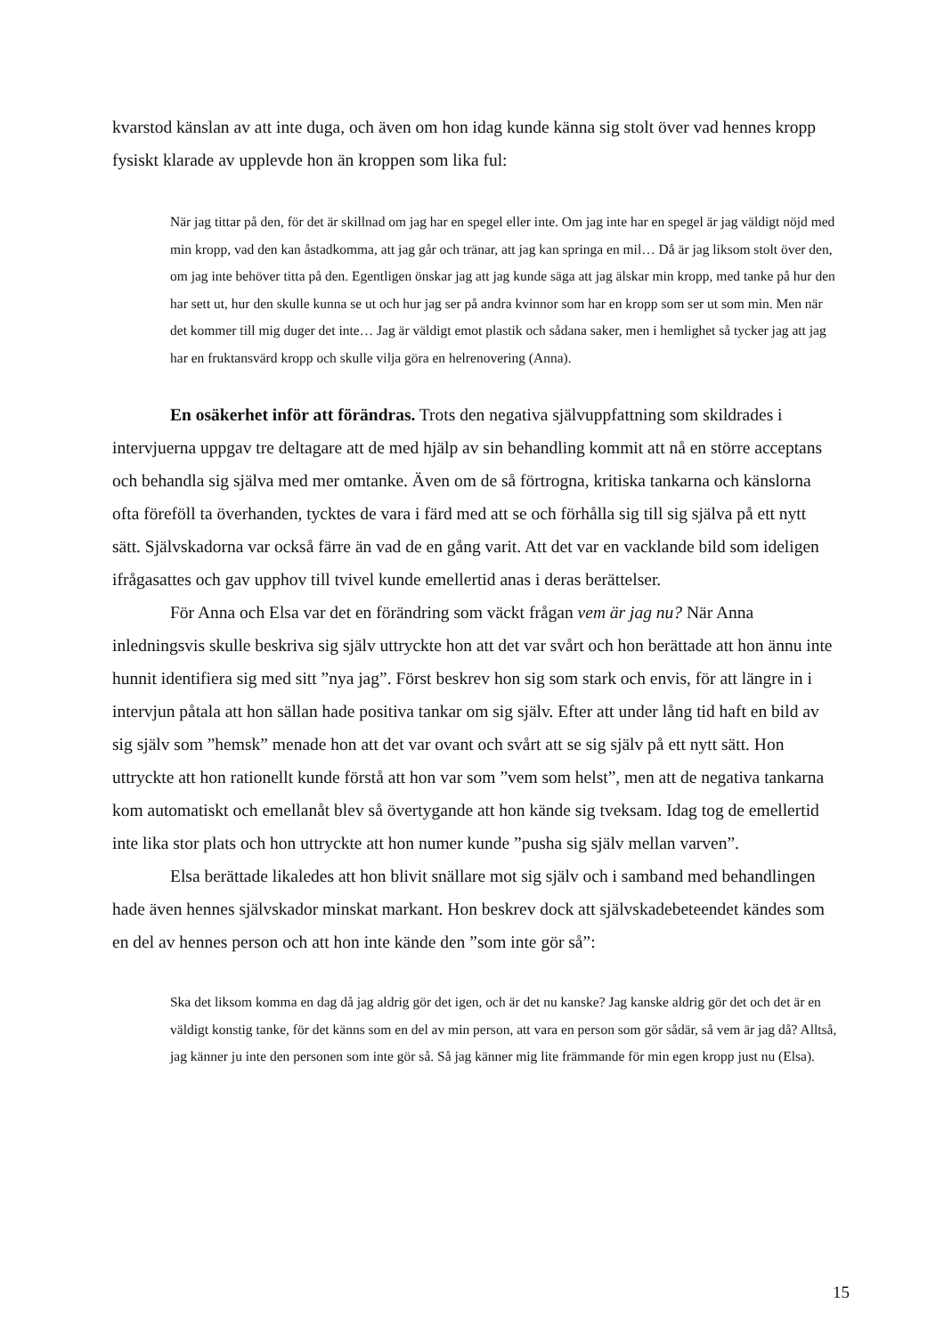kvarstod känslan av att inte duga, och även om hon idag kunde känna sig stolt över vad hennes kropp fysiskt klarade av upplevde hon än kroppen som lika ful:
När jag tittar på den, för det är skillnad om jag har en spegel eller inte. Om jag inte har en spegel är jag väldigt nöjd med min kropp, vad den kan åstadkomma, att jag går och tränar, att jag kan springa en mil… Då är jag liksom stolt över den, om jag inte behöver titta på den. Egentligen önskar jag att jag kunde säga att jag älskar min kropp, med tanke på hur den har sett ut, hur den skulle kunna se ut och hur jag ser på andra kvinnor som har en kropp som ser ut som min. Men när det kommer till mig duger det inte… Jag är väldigt emot plastik och sådana saker, men i hemlighet så tycker jag att jag har en fruktansvärd kropp och skulle vilja göra en helrenovering (Anna).
En osäkerhet inför att förändras. Trots den negativa självuppfattning som skildrades i intervjuerna uppgav tre deltagare att de med hjälp av sin behandling kommit att nå en större acceptans och behandla sig själva med mer omtanke. Även om de så förtrogna, kritiska tankarna och känslorna ofta föreföll ta överhanden, tycktes de vara i färd med att se och förhålla sig till sig själva på ett nytt sätt. Självskadorna var också färre än vad de en gång varit. Att det var en vacklande bild som ideligen ifrågasattes och gav upphov till tvivel kunde emellertid anas i deras berättelser.
För Anna och Elsa var det en förändring som väckt frågan vem är jag nu? När Anna inledningsvis skulle beskriva sig själv uttryckte hon att det var svårt och hon berättade att hon ännu inte hunnit identifiera sig med sitt ”nya jag”. Först beskrev hon sig som stark och envis, för att längre in i intervjun påtala att hon sällan hade positiva tankar om sig själv. Efter att under lång tid haft en bild av sig själv som ”hemsk” menade hon att det var ovant och svårt att se sig själv på ett nytt sätt. Hon uttryckte att hon rationellt kunde förstå att hon var som ”vem som helst”, men att de negativa tankarna kom automatiskt och emellanåt blev så övertygande att hon kände sig tveksam. Idag tog de emellertid inte lika stor plats och hon uttryckte att hon numer kunde ”pusha sig själv mellan varven”.
Elsa berättade likaledes att hon blivit snällare mot sig själv och i samband med behandlingen hade även hennes självskador minskat markant. Hon beskrev dock att självskadebeteendet kändes som en del av hennes person och att hon inte kände den ”som inte gör så”:
Ska det liksom komma en dag då jag aldrig gör det igen, och är det nu kanske? Jag kanske aldrig gör det och det är en väldigt konstig tanke, för det känns som en del av min person, att vara en person som gör sådär, så vem är jag då? Alltså, jag känner ju inte den personen som inte gör så. Så jag känner mig lite främmande för min egen kropp just nu (Elsa).
15